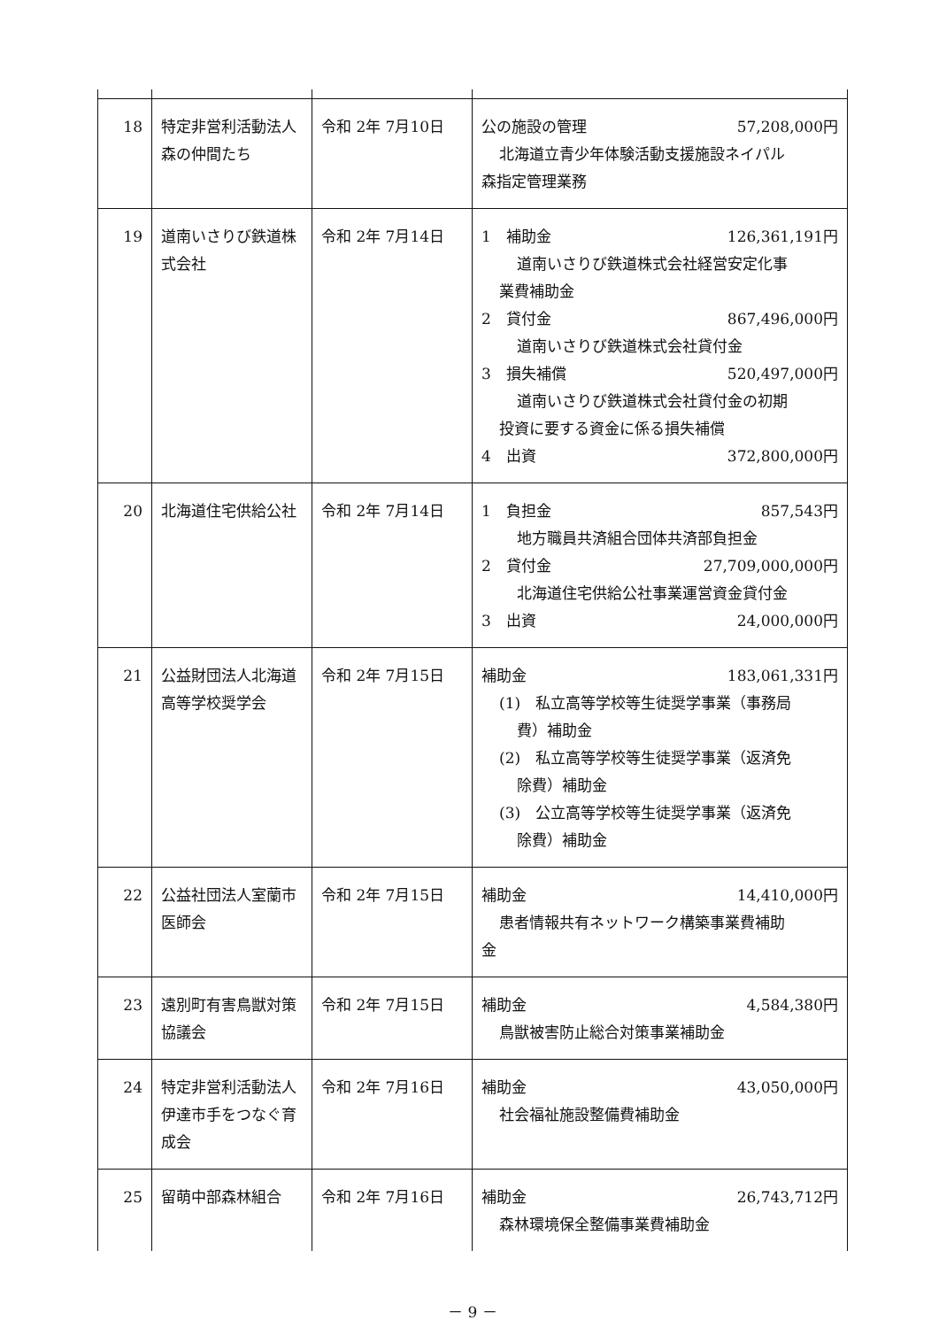| 18 | 特定非営利活動法人森の仲間たち | 令和 2年 7月10日 | 公の施設の管理 57,208,000円 北海道立青少年体験活動支援施設ネイパル 森指定管理業務 |
| 19 | 道南いさりび鉄道株式会社 | 令和 2年 7月14日 | 1 補助金 126,361,191円 道南いさりび鉄道株式会社経営安定化事 業費補助金 2 貸付金 867,496,000円 道南いさりび鉄道株式会社貸付金 3 損失補償 520,497,000円 道南いさりび鉄道株式会社貸付金の初期 投資に要する資金に係る損失補償 4 出資 372,800,000円 |
| 20 | 北海道住宅供給公社 | 令和 2年 7月14日 | 1 負担金 857,543円 地方職員共済組合団体共済部負担金 2 貸付金 27,709,000,000円 北海道住宅供給公社事業運営資金貸付金 3 出資 24,000,000円 |
| 21 | 公益財団法人北海道高等学校奨学会 | 令和 2年 7月15日 | 補助金 183,061,331円 (1) 私立高等学校等生徒奨学事業（事務局 費）補助金 (2) 私立高等学校等生徒奨学事業（返済免 除費）補助金 (3) 公立高等学校等生徒奨学事業（返済免 除費）補助金 |
| 22 | 公益社団法人室蘭市医師会 | 令和 2年 7月15日 | 補助金 14,410,000円 患者情報共有ネットワーク構築事業費補助 金 |
| 23 | 遠別町有害鳥獣対策協議会 | 令和 2年 7月15日 | 補助金 4,584,380円 鳥獣被害防止総合対策事業補助金 |
| 24 | 特定非営利活動法人伊達市手をつなぐ育成会 | 令和 2年 7月16日 | 補助金 43,050,000円 社会福祉施設整備費補助金 |
| 25 | 留萌中部森林組合 | 令和 2年 7月16日 | 補助金 26,743,712円 森林環境保全整備事業費補助金 |
－ 9 －